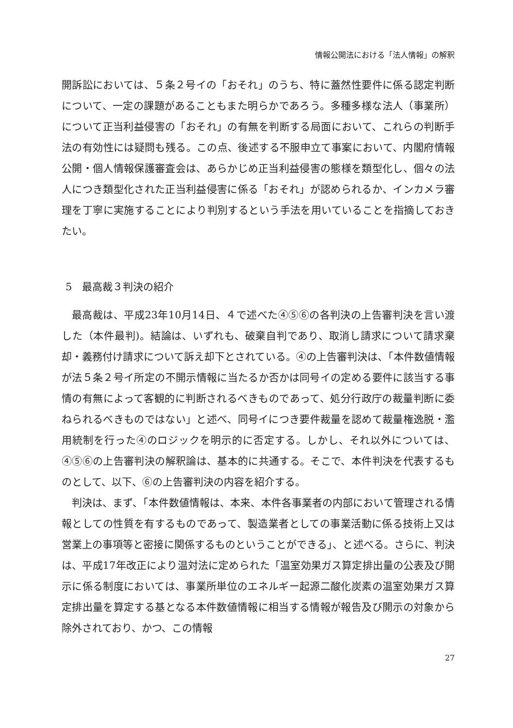情報公開法における「法人情報」の解釈
開訴訟においては、５条２号イの「おそれ」のうち、特に蓋然性要件に係る認定判断について、一定の課題があることもまた明らかであろう。多種多様な法人（事業所）について正当利益侵害の「おそれ」の有無を判断する局面において、これらの判断手法の有効性には疑問も残る。この点、後述する不服申立て事案において、内閣府情報公開・個人情報保護審査会は、あらかじめ正当利益侵害の態様を類型化し、個々の法人につき類型化された正当利益侵害に係る「おそれ」が認められるか、インカメラ審理を丁寧に実施することにより判別するという手法を用いていることを指摘しておきたい。
5　最高裁３判決の紹介
最高裁は、平成23年10月14日、４で述べた④⑤⑥の各判決の上告審判決を言い渡した（本件最判)。結論は、いずれも、破棄自判であり、取消し請求について請求棄却・義務付け請求について訴え却下とされている。④の上告審判決は、「本件数値情報が法５条２号イ所定の不開示情報に当たるか否かは同号イの定める要件に該当する事情の有無によって客観的に判断されるべきものであって、処分行政庁の裁量判断に委ねられるべきものではない」と述べ、同号イにつき要件裁量を認めて裁量権逸脱・濫用統制を行った④のロジックを明示的に否定する。しかし、それ以外については、④⑤⑥の上告審判決の解釈論は、基本的に共通する。そこで、本件判決を代表するものとして、以下、⑥の上告審判決の内容を紹介する。
判決は、まず、「本件数値情報は、本来、本件各事業者の内部において管理される情報としての性質を有するものであって、製造業者としての事業活動に係る技術上又は営業上の事項等と密接に関係するものということができる」、と述べる。さらに、判決は、平成17年改正により温対法に定められた「温室効果ガス算定排出量の公表及び開示に係る制度においては、事業所単位のエネルギー起源二酸化炭素の温室効果ガス算定排出量を算定する基となる本件数値情報に相当する情報が報告及び開示の対象から除外されており、かつ、この情報
27